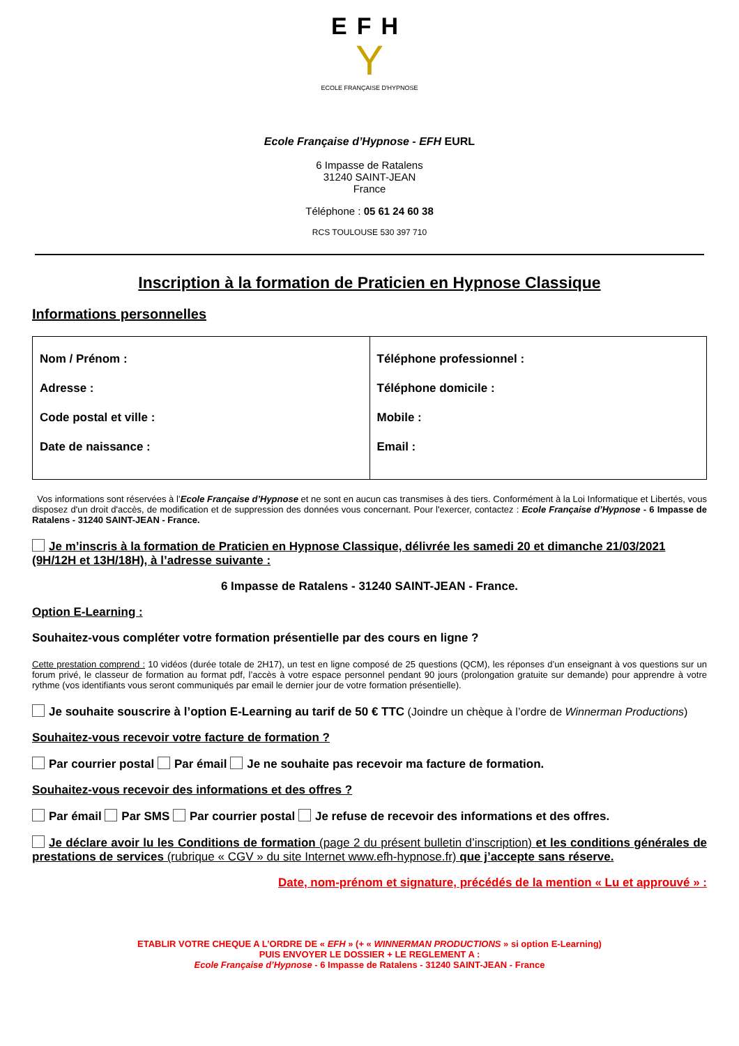EFH
Y
ECOLE FRANÇAISE D'HYPNOSE
Ecole Française d’Hypnose - EFH EURL
6 Impasse de Ratalens
31240 SAINT-JEAN
France
Téléphone : 05 61 24 60 38
RCS TOULOUSE 530 397 710
Inscription à la formation de Praticien en Hypnose Classique
Informations personnelles
| Nom / Prénom : Adresse : Code postal et ville : Date de naissance : | Téléphone professionnel : Téléphone domicile : Mobile : Email : |
Vos informations sont réservées à l’Ecole Française d’Hypnose et ne sont en aucun cas transmises à des tiers. Conformément à la Loi Informatique et Libertés, vous disposez d'un droit d'accès, de modification et de suppression des données vous concernant. Pour l'exercer, contactez : Ecole Française d’Hypnose - 6 Impasse de Ratalens - 31240 SAINT-JEAN - France.
Je m’inscris à la formation de Praticien en Hypnose Classique, délivrée les samedi 20 et dimanche 21/03/2021 (9H/12H et 13H/18H), à l’adresse suivante :
6 Impasse de Ratalens - 31240 SAINT-JEAN - France.
Option E-Learning :
Souhaitez-vous compléter votre formation présentielle par des cours en ligne ?
Cette prestation comprend : 10 vidéos (durée totale de 2H17), un test en ligne composé de 25 questions (QCM), les réponses d’un enseignant à vos questions sur un forum privé, le classeur de formation au format pdf, l’accès à votre espace personnel pendant 90 jours (prolongation gratuite sur demande) pour apprendre à votre rythme (vos identifiants vous seront communiqués par email le dernier jour de votre formation présentielle).
Je souhaite souscrire à l’option E-Learning au tarif de 50 € TTC (Joindre un chèque à l’ordre de Winnerman Productions)
Souhaitez-vous recevoir votre facture de formation ?
Par courrier postal Par émail Je ne souhaite pas recevoir ma facture de formation.
Souhaitez-vous recevoir des informations et des offres ?
Par émail Par SMS Par courrier postal Je refuse de recevoir des informations et des offres.
Je déclare avoir lu les Conditions de formation (page 2 du présent bulletin d’inscription) et les conditions générales de prestations de services (rubrique « CGV » du site Internet www.efh-hypnose.fr) que j’accepte sans réserve.
Date, nom-prénom et signature, précédés de la mention « Lu et approuvé » :
ETABLIR VOTRE CHEQUE A L’ORDRE DE « EFH » (+ « WINNERMAN PRODUCTIONS » si option E-Learning)
PUIS ENVOYER LE DOSSIER + LE REGLEMENT A :
Ecole Française d’Hypnose - 6 Impasse de Ratalens - 31240 SAINT-JEAN - France